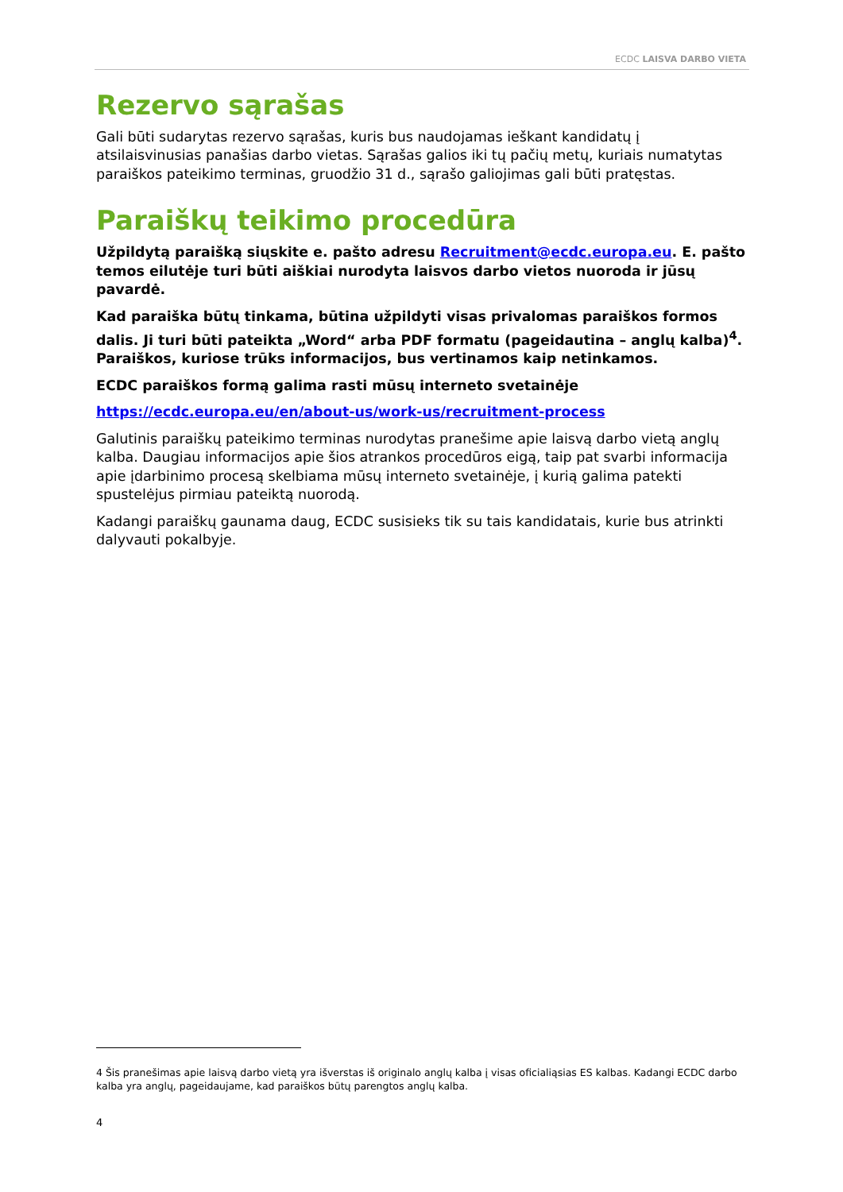ECDC LAISVA DARBO VIETA
Rezervo sąrašas
Gali būti sudarytas rezervo sąrašas, kuris bus naudojamas ieškant kandidatų į atsilaisvinusias panašias darbo vietas. Sąrašas galios iki tų pačių metų, kuriais numatytas paraiškos pateikimo terminas, gruodžio 31 d., sąrašo galiojimas gali būti pratęstas.
Paraiškų teikimo procedūra
Užpildytą paraišką siųskite e. pašto adresu Recruitment@ecdc.europa.eu. E. pašto temos eilutėje turi būti aiškiai nurodyta laisvos darbo vietos nuoroda ir jūsų pavardė.
Kad paraiška būtų tinkama, būtina užpildyti visas privalomas paraiškos formos dalis. Ji turi būti pateikta „Word“ arba PDF formatu (pageidautina – anglų kalba)<sup>4</sup>. Paraiškos, kuriose trūks informacijos, bus vertinamos kaip netinkamos.
ECDC paraiškos formą galima rasti mūsų interneto svetainėje
https://ecdc.europa.eu/en/about-us/work-us/recruitment-process
Galutinis paraiškų pateikimo terminas nurodytas pranešime apie laisvą darbo vietą anglų kalba. Daugiau informacijos apie šios atrankos procedūros eigą, taip pat svarbi informacija apie įdarbinimo procesą skelbiama mūsų interneto svetainėje, į kurią galima patekti spustelėjus pirmiau pateiktą nuorodą.
Kadangi paraiškų gaunama daug, ECDC susisieks tik su tais kandidatais, kurie bus atrinkti dalyvauti pokalbyje.
4 Šis pranešimas apie laisvą darbo vietą yra išverstas iš originalo anglų kalba į visas oficialiąsias ES kalbas. Kadangi ECDC darbo kalba yra anglų, pageidaujame, kad paraiškos būtų parengtos anglų kalba.
4